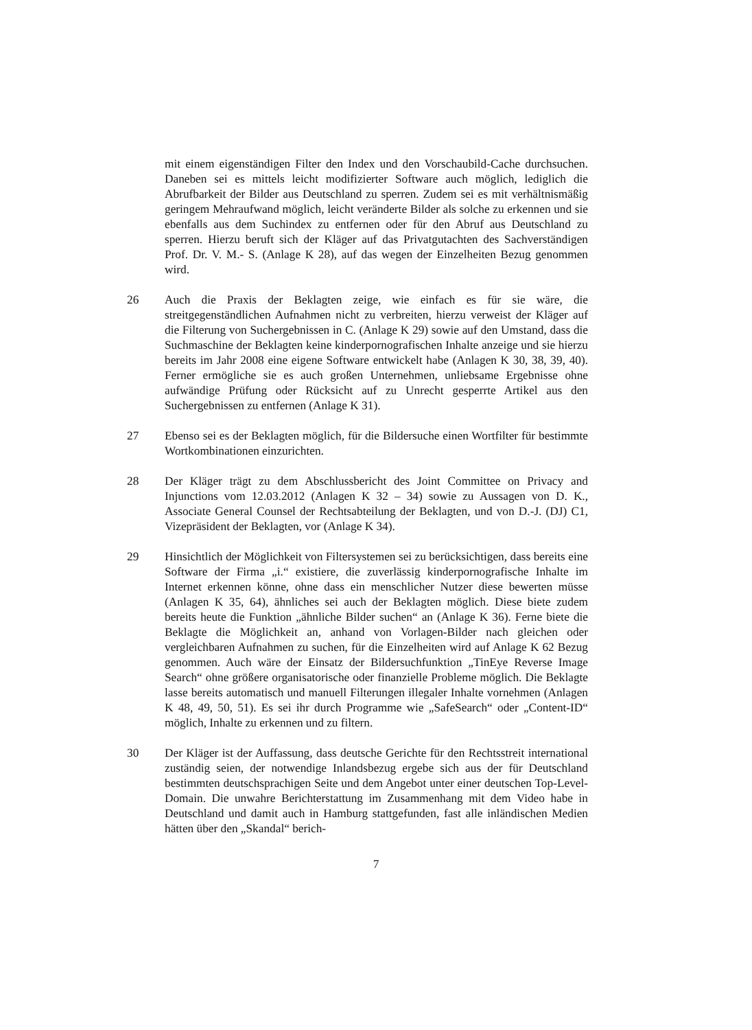mit einem eigenständigen Filter den Index und den Vorschaubild-Cache durchsuchen. Daneben sei es mittels leicht modifizierter Software auch möglich, lediglich die Abrufbarkeit der Bilder aus Deutschland zu sperren. Zudem sei es mit verhältnismäßig geringem Mehraufwand möglich, leicht veränderte Bilder als solche zu erkennen und sie ebenfalls aus dem Suchindex zu entfernen oder für den Abruf aus Deutschland zu sperren. Hierzu beruft sich der Kläger auf das Privatgutachten des Sachverständigen Prof. Dr. V. M.- S. (Anlage K 28), auf das wegen der Einzelheiten Bezug genommen wird.
26 Auch die Praxis der Beklagten zeige, wie einfach es für sie wäre, die streitgegenständlichen Aufnahmen nicht zu verbreiten, hierzu verweist der Kläger auf die Filterung von Suchergebnissen in C. (Anlage K 29) sowie auf den Umstand, dass die Suchmaschine der Beklagten keine kinderpornografischen Inhalte anzeige und sie hierzu bereits im Jahr 2008 eine eigene Software entwickelt habe (Anlagen K 30, 38, 39, 40). Ferner ermögliche sie es auch großen Unternehmen, unliebsame Ergebnisse ohne aufwändige Prüfung oder Rücksicht auf zu Unrecht gesperrte Artikel aus den Suchergebnissen zu entfernen (Anlage K 31).
27 Ebenso sei es der Beklagten möglich, für die Bildersuche einen Wortfilter für bestimmte Wortkombinationen einzurichten.
28 Der Kläger trägt zu dem Abschlussbericht des Joint Committee on Privacy and Injunctions vom 12.03.2012 (Anlagen K 32 – 34) sowie zu Aussagen von D. K., Associate General Counsel der Rechtsabteilung der Beklagten, und von D.-J. (DJ) C1, Vizepräsident der Beklagten, vor (Anlage K 34).
29 Hinsichtlich der Möglichkeit von Filtersystemen sei zu berücksichtigen, dass bereits eine Software der Firma „i.“ existiere, die zuverlässig kinderpornografische Inhalte im Internet erkennen könne, ohne dass ein menschlicher Nutzer diese bewerten müsse (Anlagen K 35, 64), ähnliches sei auch der Beklagten möglich. Diese biete zudem bereits heute die Funktion „ähnliche Bilder suchen“ an (Anlage K 36). Ferne biete die Beklagte die Möglichkeit an, anhand von Vorlagen-Bilder nach gleichen oder vergleichbaren Aufnahmen zu suchen, für die Einzelheiten wird auf Anlage K 62 Bezug genommen. Auch wäre der Einsatz der Bildersuchfunktion „TinEye Reverse Image Search“ ohne größere organisatorische oder finanzielle Probleme möglich. Die Beklagte lasse bereits automatisch und manuell Filterungen illegaler Inhalte vornehmen (Anlagen K 48, 49, 50, 51). Es sei ihr durch Programme wie „SafeSearch“ oder „Content-ID“ möglich, Inhalte zu erkennen und zu filtern.
30 Der Kläger ist der Auffassung, dass deutsche Gerichte für den Rechtsstreit international zuständig seien, der notwendige Inlandsbezug ergebe sich aus der für Deutschland bestimmten deutschsprachigen Seite und dem Angebot unter einer deutschen Top-Level-Domain. Die unwahre Berichterstattung im Zusammenhang mit dem Video habe in Deutschland und damit auch in Hamburg stattgefunden, fast alle inländischen Medien hätten über den „Skandal“ berich-
7